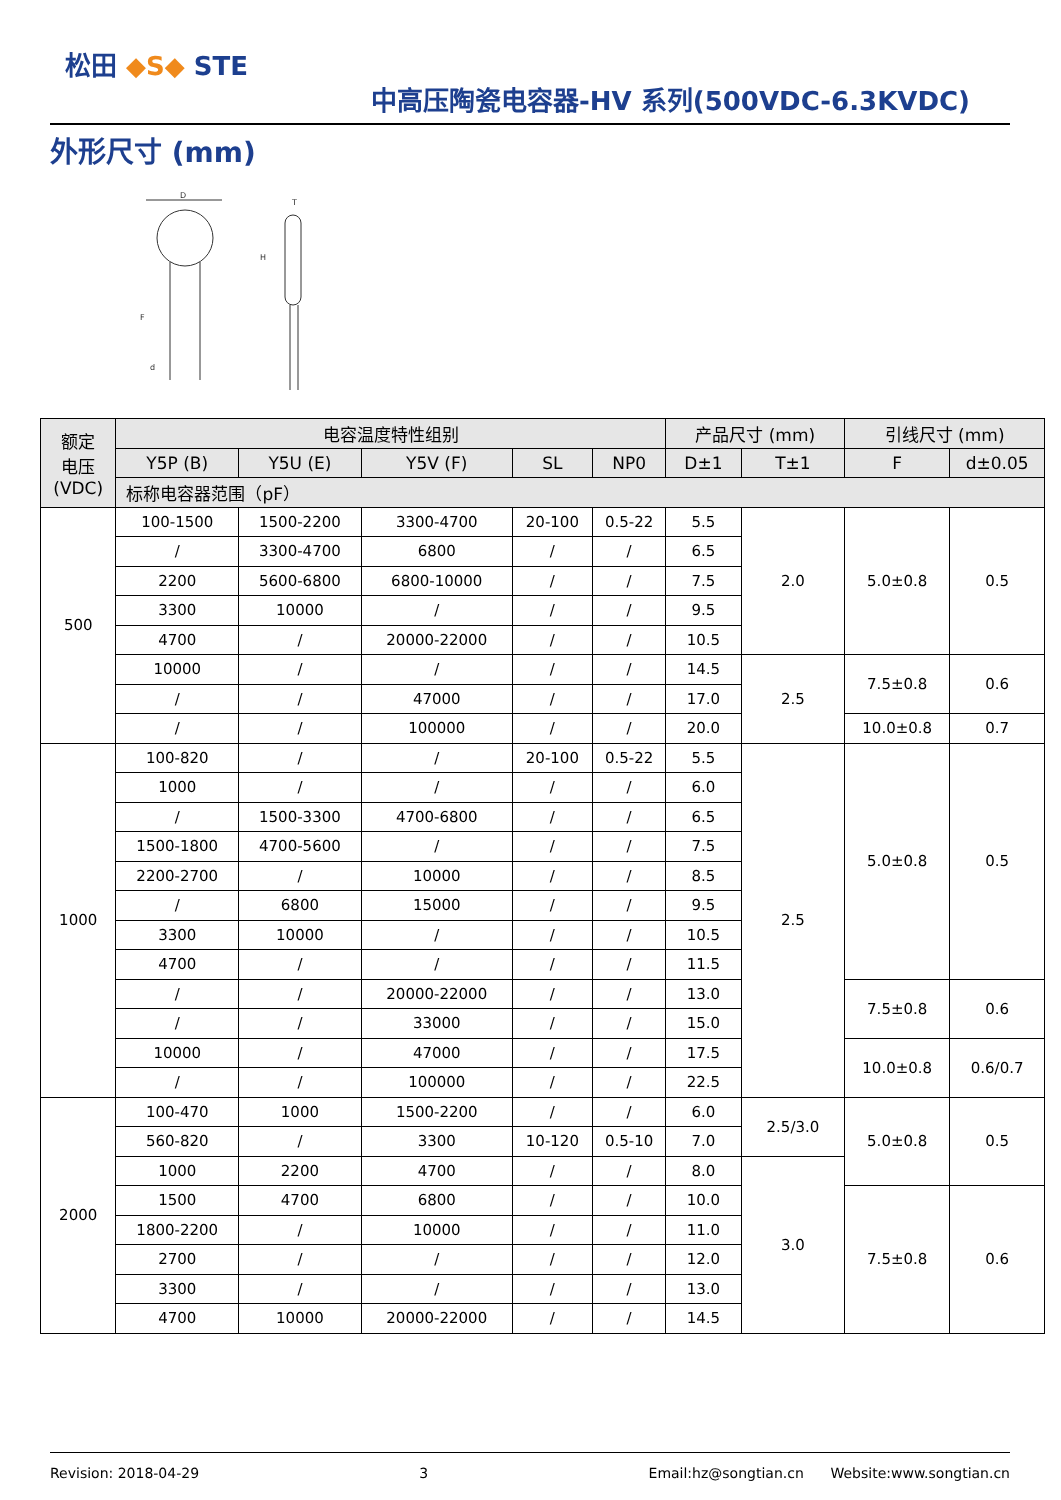松田 ◆S◆ STE
中高压陶瓷电容器-HV 系列(500VDC-6.3KVDC)
外形尺寸 (mm)
D
T
H
F
d
| 额定 电压 (VDC) | 电容温度特性组别 | | | | | 产品尺寸 (mm) | | 引线尺寸 (mm) | |
| --- | --- | --- | --- | --- | --- | --- | --- | --- | --- |
| | Y5P (B) | Y5U (E) | Y5V (F) | SL | NP0 | D±1 | T±1 | F | d±0.05 |
| | 标称电容器范围（pF） | | | | | | | | |
| 500 | 100-1500 | 1500-2200 | 3300-4700 | 20-100 | 0.5-22 | 5.5 | 2.0 | 5.0±0.8 | 0.5 |
| | / | 3300-4700 | 6800 | / | / | 6.5 | | | |
| | 2200 | 5600-6800 | 6800-10000 | / | / | 7.5 | | | |
| | 3300 | 10000 | / | / | / | 9.5 | | | |
| | 4700 | / | 20000-22000 | / | / | 10.5 | | | |
| | 10000 | / | / | / | / | 14.5 | 2.5 | 7.5±0.8 | 0.6 |
| | / | / | 47000 | / | / | 17.0 | | | |
| | / | / | 100000 | / | / | 20.0 | | 10.0±0.8 | 0.7 |
| 1000 | 100-820 | / | / | 20-100 | 0.5-22 | 5.5 | 2.5 | 5.0±0.8 | 0.5 |
| | 1000 | / | / | / | / | 6.0 | | | |
| | / | 1500-3300 | 4700-6800 | / | / | 6.5 | | | |
| | 1500-1800 | 4700-5600 | / | / | / | 7.5 | | | |
| | 2200-2700 | / | 10000 | / | / | 8.5 | | | |
| | / | 6800 | 15000 | / | / | 9.5 | | | |
| | 3300 | 10000 | / | / | / | 10.5 | | | |
| | 4700 | / | / | / | / | 11.5 | | | |
| | / | / | 20000-22000 | / | / | 13.0 | | 7.5±0.8 | 0.6 |
| | / | / | 33000 | / | / | 15.0 | | | |
| | 10000 | / | 47000 | / | / | 17.5 | | 10.0±0.8 | 0.6/0.7 |
| | / | / | 100000 | / | / | 22.5 | | | |
| 2000 | 100-470 | 1000 | 1500-2200 | / | / | 6.0 | 2.5/3.0 | 5.0±0.8 | 0.5 |
| | 560-820 | / | 3300 | 10-120 | 0.5-10 | 7.0 | | | |
| | 1000 | 2200 | 4700 | / | / | 8.0 | 3.0 | | |
| | 1500 | 4700 | 6800 | / | / | 10.0 | | 7.5±0.8 | 0.6 |
| | 1800-2200 | / | 10000 | / | / | 11.0 | | | |
| | 2700 | / | / | / | / | 12.0 | | | |
| | 3300 | / | / | / | / | 13.0 | | | |
| | 4700 | 10000 | 20000-22000 | / | / | 14.5 | | | |
Revision: 2018-04-29 3 Email:hz@songtian.cn Website:www.songtian.cn